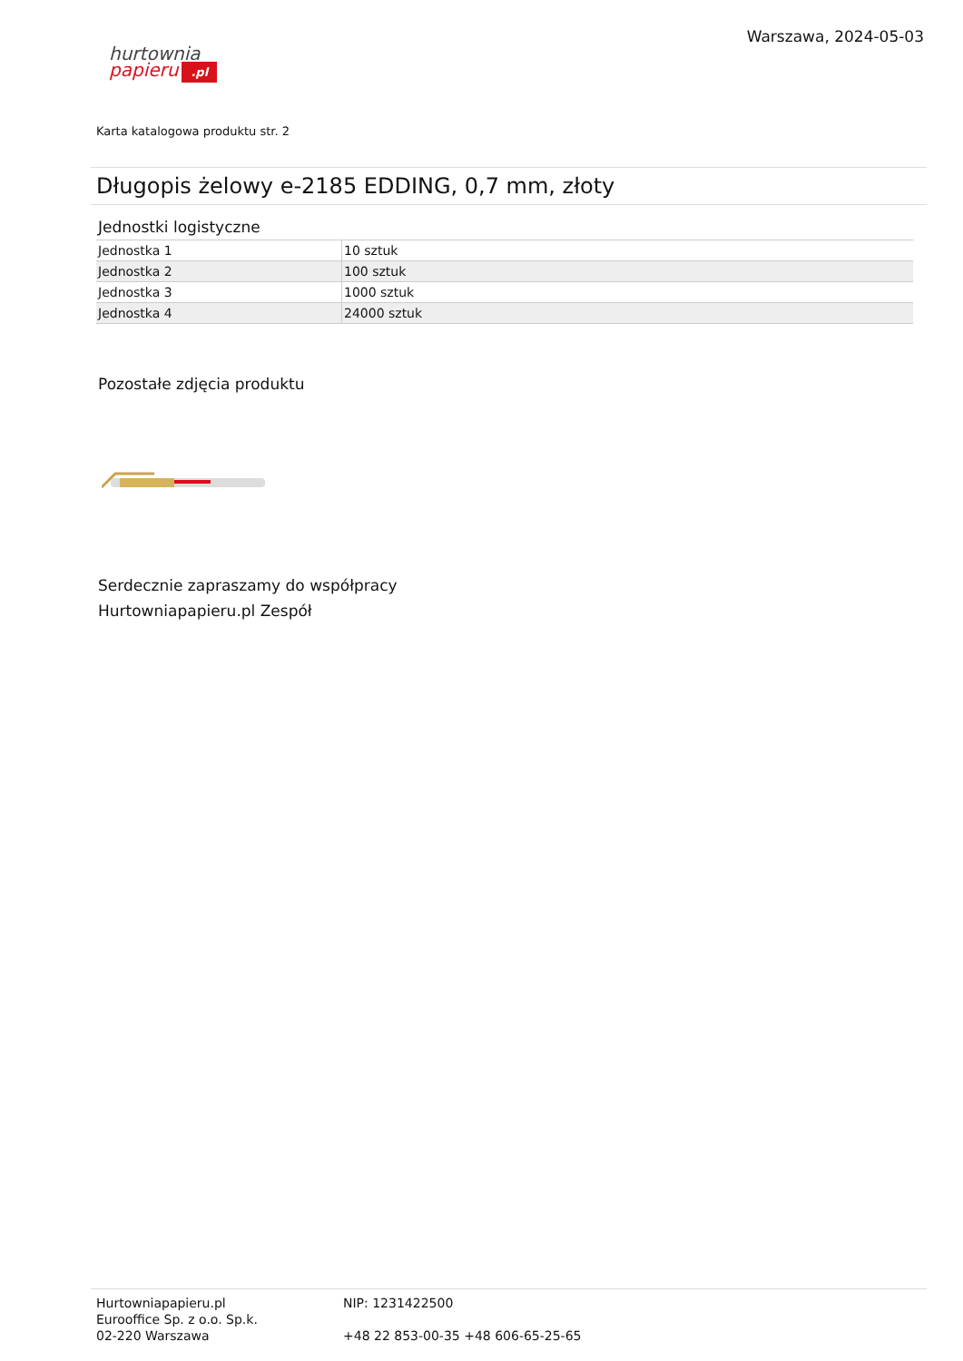hurtownia
papieru.pl
Warszawa, 2024-05-03
Karta katalogowa produktu str. 2
Długopis żelowy e-2185 EDDING, 0,7 mm, złoty
Jednostki logistyczne
| Jednostka 1 | 10 sztuk |
| Jednostka 2 | 100 sztuk |
| Jednostka 3 | 1000 sztuk |
| Jednostka 4 | 24000 sztuk |
Pozostałe zdjęcia produktu
Serdecznie zapraszamy do współpracy
Hurtowniapapieru.pl Zespół
Hurtowniapapieru.pl
Eurooffice Sp. z o.o. Sp.k.
02-220 Warszawa
NIP: 1231422500
+48 22 853-00-35 +48 606-65-25-65